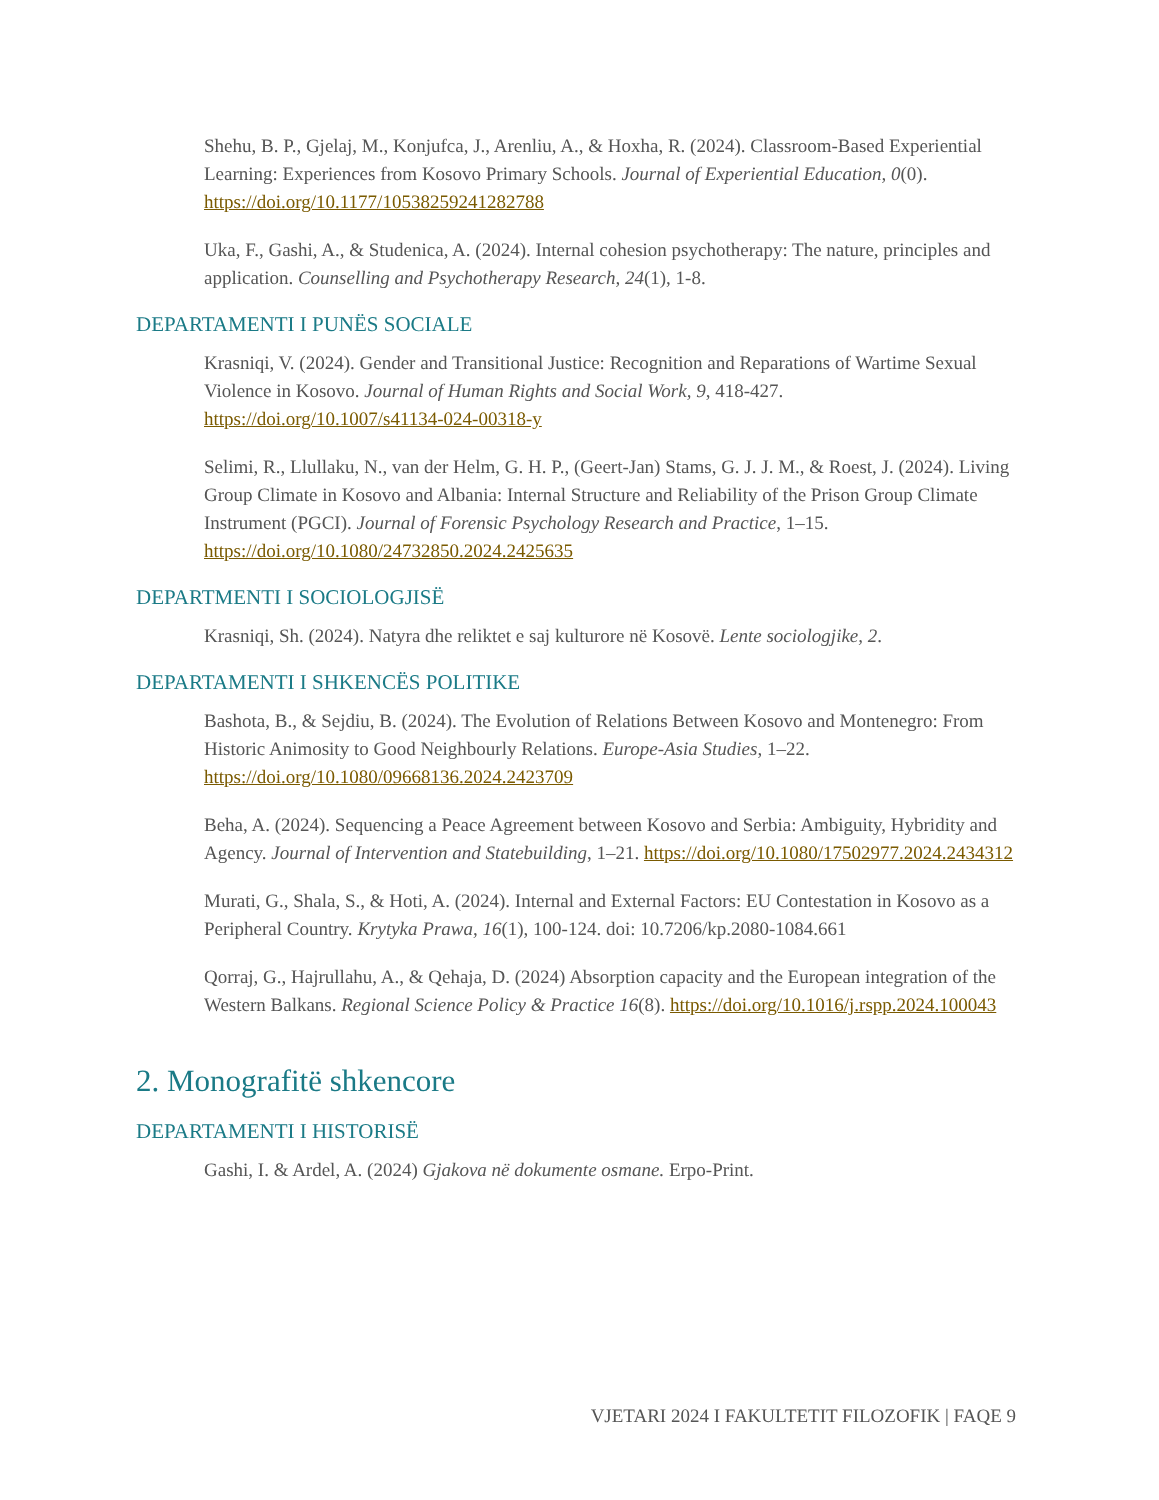Shehu, B. P., Gjelaj, M., Konjufca, J., Arenliu, A., & Hoxha, R. (2024). Classroom-Based Experiential Learning: Experiences from Kosovo Primary Schools. Journal of Experiential Education, 0(0). https://doi.org/10.1177/10538259241282788
Uka, F., Gashi, A., & Studenica, A. (2024). Internal cohesion psychotherapy: The nature, principles and application. Counselling and Psychotherapy Research, 24(1), 1-8.
DEPARTAMENTI I PUNËS SOCIALE
Krasniqi, V. (2024). Gender and Transitional Justice: Recognition and Reparations of Wartime Sexual Violence in Kosovo. Journal of Human Rights and Social Work, 9, 418-427. https://doi.org/10.1007/s41134-024-00318-y
Selimi, R., Llullaku, N., van der Helm, G. H. P., (Geert-Jan) Stams, G. J. J. M., & Roest, J. (2024). Living Group Climate in Kosovo and Albania: Internal Structure and Reliability of the Prison Group Climate Instrument (PGCI). Journal of Forensic Psychology Research and Practice, 1–15. https://doi.org/10.1080/24732850.2024.2425635
DEPARTMENTI I SOCIOLOGJISË
Krasniqi, Sh. (2024). Natyra dhe reliktet e saj kulturore në Kosovë. Lente sociologjike, 2.
DEPARTAMENTI I SHKENCËS POLITIKE
Bashota, B., & Sejdiu, B. (2024). The Evolution of Relations Between Kosovo and Montenegro: From Historic Animosity to Good Neighbourly Relations. Europe-Asia Studies, 1–22. https://doi.org/10.1080/09668136.2024.2423709
Beha, A. (2024). Sequencing a Peace Agreement between Kosovo and Serbia: Ambiguity, Hybridity and Agency. Journal of Intervention and Statebuilding, 1–21. https://doi.org/10.1080/17502977.2024.2434312
Murati, G., Shala, S., & Hoti, A. (2024). Internal and External Factors: EU Contestation in Kosovo as a Peripheral Country. Krytyka Prawa, 16(1), 100-124. doi: 10.7206/kp.2080-1084.661
Qorraj, G., Hajrullahu, A., & Qehaja, D. (2024) Absorption capacity and the European integration of the Western Balkans. Regional Science Policy & Practice 16(8). https://doi.org/10.1016/j.rspp.2024.100043
2. Monografitë shkencore
DEPARTAMENTI I HISTORISË
Gashi, I. & Ardel, A. (2024) Gjakova në dokumente osmane. Erpo-Print.
VJETARI 2024 I FAKULTETIT FILOZOFIK | FAQE 9